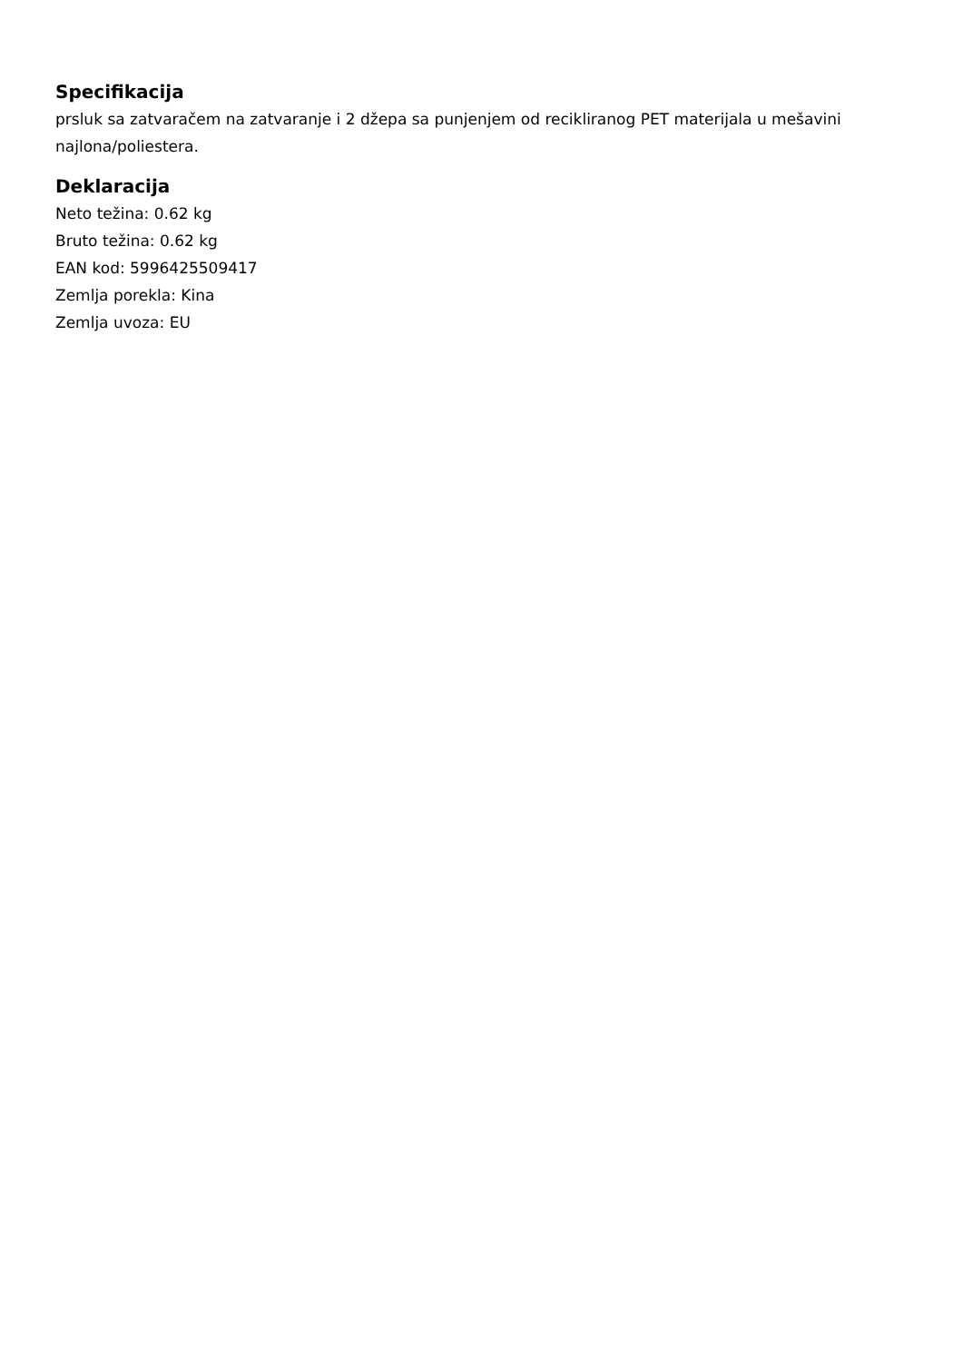Specifikacija
prsluk sa zatvaračem na zatvaranje i 2 džepa sa punjenjem od recikliranog PET materijala u mešavini najlona/poliestera.
Deklaracija
Neto težina: 0.62 kg
Bruto težina: 0.62 kg
EAN kod: 5996425509417
Zemlja porekla: Kina
Zemlja uvoza: EU